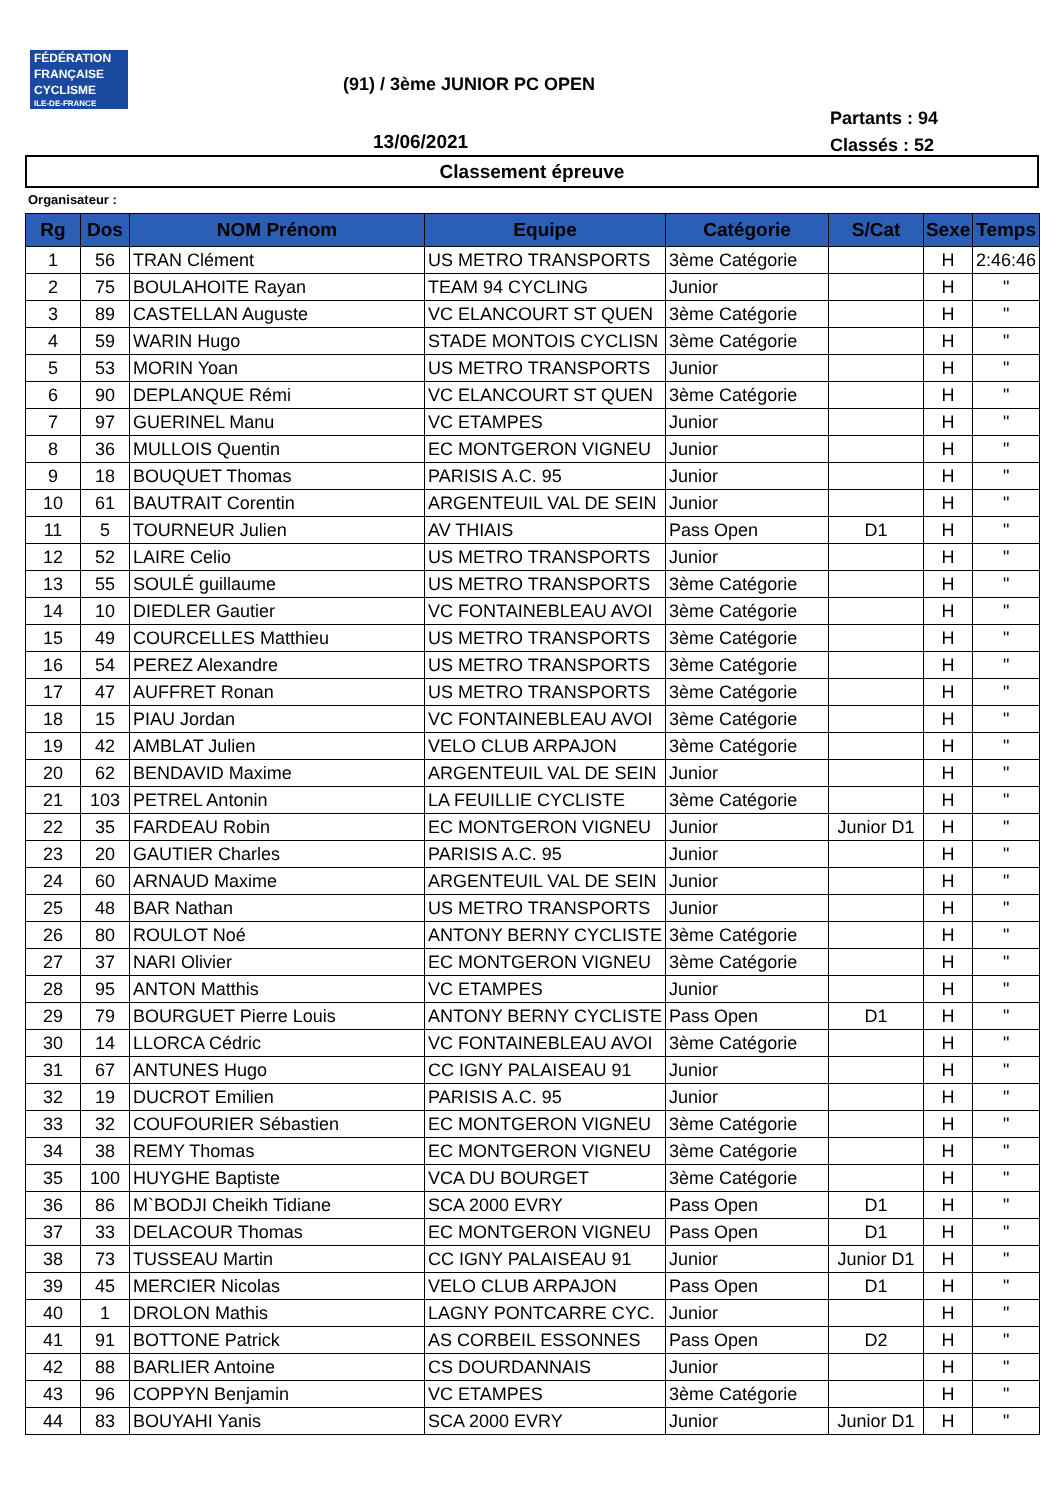FÉDÉRATION
FRANÇAISE
CYCLISME
ILE-DE-FRANCE
(91) / 3ème JUNIOR PC OPEN
Partants : 94
Classés : 52
13/06/2021
Classement épreuve
Organisateur :
| Rg | Dos | NOM Prénom | Equipe | Catégorie | S/Cat | Sexe | Temps |
| --- | --- | --- | --- | --- | --- | --- | --- |
| 1 | 56 | TRAN Clément | US METRO TRANSPORTS | 3ème Catégorie | | H | 2:46:46 |
| 2 | 75 | BOULAHOITE Rayan | TEAM 94 CYCLING | Junior | | H | " |
| 3 | 89 | CASTELLAN Auguste | VC ELANCOURT ST QUEN | 3ème Catégorie | | H | " |
| 4 | 59 | WARIN Hugo | STADE MONTOIS CYCLISN | 3ème Catégorie | | H | " |
| 5 | 53 | MORIN Yoan | US METRO TRANSPORTS | Junior | | H | " |
| 6 | 90 | DEPLANQUE Rémi | VC ELANCOURT ST QUEN | 3ème Catégorie | | H | " |
| 7 | 97 | GUERINEL Manu | VC ETAMPES | Junior | | H | " |
| 8 | 36 | MULLOIS Quentin | EC MONTGERON VIGNEU | Junior | | H | " |
| 9 | 18 | BOUQUET Thomas | PARISIS A.C. 95 | Junior | | H | " |
| 10 | 61 | BAUTRAIT Corentin | ARGENTEUIL VAL DE SEIN | Junior | | H | " |
| 11 | 5 | TOURNEUR Julien | AV THIAIS | Pass Open | D1 | H | " |
| 12 | 52 | LAIRE Celio | US METRO TRANSPORTS | Junior | | H | " |
| 13 | 55 | SOULÉ guillaume | US METRO TRANSPORTS | 3ème Catégorie | | H | " |
| 14 | 10 | DIEDLER Gautier | VC FONTAINEBLEAU AVOI | 3ème Catégorie | | H | " |
| 15 | 49 | COURCELLES Matthieu | US METRO TRANSPORTS | 3ème Catégorie | | H | " |
| 16 | 54 | PEREZ Alexandre | US METRO TRANSPORTS | 3ème Catégorie | | H | " |
| 17 | 47 | AUFFRET Ronan | US METRO TRANSPORTS | 3ème Catégorie | | H | " |
| 18 | 15 | PIAU Jordan | VC FONTAINEBLEAU AVOI | 3ème Catégorie | | H | " |
| 19 | 42 | AMBLAT Julien | VELO CLUB ARPAJON | 3ème Catégorie | | H | " |
| 20 | 62 | BENDAVID Maxime | ARGENTEUIL VAL DE SEIN | Junior | | H | " |
| 21 | 103 | PETREL Antonin | LA FEUILLIE CYCLISTE | 3ème Catégorie | | H | " |
| 22 | 35 | FARDEAU Robin | EC MONTGERON VIGNEU | Junior | Junior D1 | H | " |
| 23 | 20 | GAUTIER Charles | PARISIS A.C. 95 | Junior | | H | " |
| 24 | 60 | ARNAUD Maxime | ARGENTEUIL VAL DE SEIN | Junior | | H | " |
| 25 | 48 | BAR Nathan | US METRO TRANSPORTS | Junior | | H | " |
| 26 | 80 | ROULOT Noé | ANTONY BERNY CYCLISTE | 3ème Catégorie | | H | " |
| 27 | 37 | NARI Olivier | EC MONTGERON VIGNEU | 3ème Catégorie | | H | " |
| 28 | 95 | ANTON Matthis | VC ETAMPES | Junior | | H | " |
| 29 | 79 | BOURGUET Pierre Louis | ANTONY BERNY CYCLISTE | Pass Open | D1 | H | " |
| 30 | 14 | LLORCA Cédric | VC FONTAINEBLEAU AVOI | 3ème Catégorie | | H | " |
| 31 | 67 | ANTUNES Hugo | CC IGNY PALAISEAU 91 | Junior | | H | " |
| 32 | 19 | DUCROT Emilien | PARISIS A.C. 95 | Junior | | H | " |
| 33 | 32 | COUFOURIER Sébastien | EC MONTGERON VIGNEU | 3ème Catégorie | | H | " |
| 34 | 38 | REMY Thomas | EC MONTGERON VIGNEU | 3ème Catégorie | | H | " |
| 35 | 100 | HUYGHE Baptiste | VCA DU BOURGET | 3ème Catégorie | | H | " |
| 36 | 86 | M`BODJI Cheikh Tidiane | SCA 2000 EVRY | Pass Open | D1 | H | " |
| 37 | 33 | DELACOUR Thomas | EC MONTGERON VIGNEU | Pass Open | D1 | H | " |
| 38 | 73 | TUSSEAU Martin | CC IGNY PALAISEAU 91 | Junior | Junior D1 | H | " |
| 39 | 45 | MERCIER Nicolas | VELO CLUB ARPAJON | Pass Open | D1 | H | " |
| 40 | 1 | DROLON Mathis | LAGNY PONTCARRE CYC. | Junior | | H | " |
| 41 | 91 | BOTTONE Patrick | AS CORBEIL ESSONNES | Pass Open | D2 | H | " |
| 42 | 88 | BARLIER Antoine | CS DOURDANNAIS | Junior | | H | " |
| 43 | 96 | COPPYN Benjamin | VC ETAMPES | 3ème Catégorie | | H | " |
| 44 | 83 | BOUYAHI Yanis | SCA 2000 EVRY | Junior | Junior D1 | H | " |